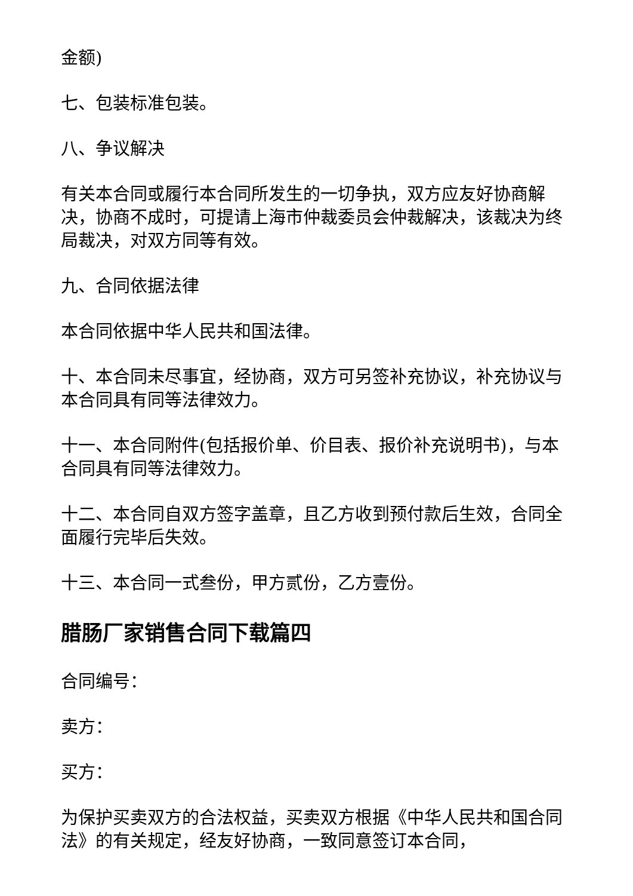金额)
七、包装标准包装。
八、争议解决
有关本合同或履行本合同所发生的一切争执，双方应友好协商解决，协商不成时，可提请上海市仲裁委员会仲裁解决，该裁决为终局裁决，对双方同等有效。
九、合同依据法律
本合同依据中华人民共和国法律。
十、本合同未尽事宜，经协商，双方可另签补充协议，补充协议与本合同具有同等法律效力。
十一、本合同附件(包括报价单、价目表、报价补充说明书)，与本合同具有同等法律效力。
十二、本合同自双方签字盖章，且乙方收到预付款后生效，合同全面履行完毕后失效。
十三、本合同一式叁份，甲方贰份，乙方壹份。
腊肠厂家销售合同下载篇四
合同编号：
卖方：
买方：
为保护买卖双方的合法权益，买卖双方根据《中华人民共和国合同法》的有关规定，经友好协商，一致同意签订本合同，